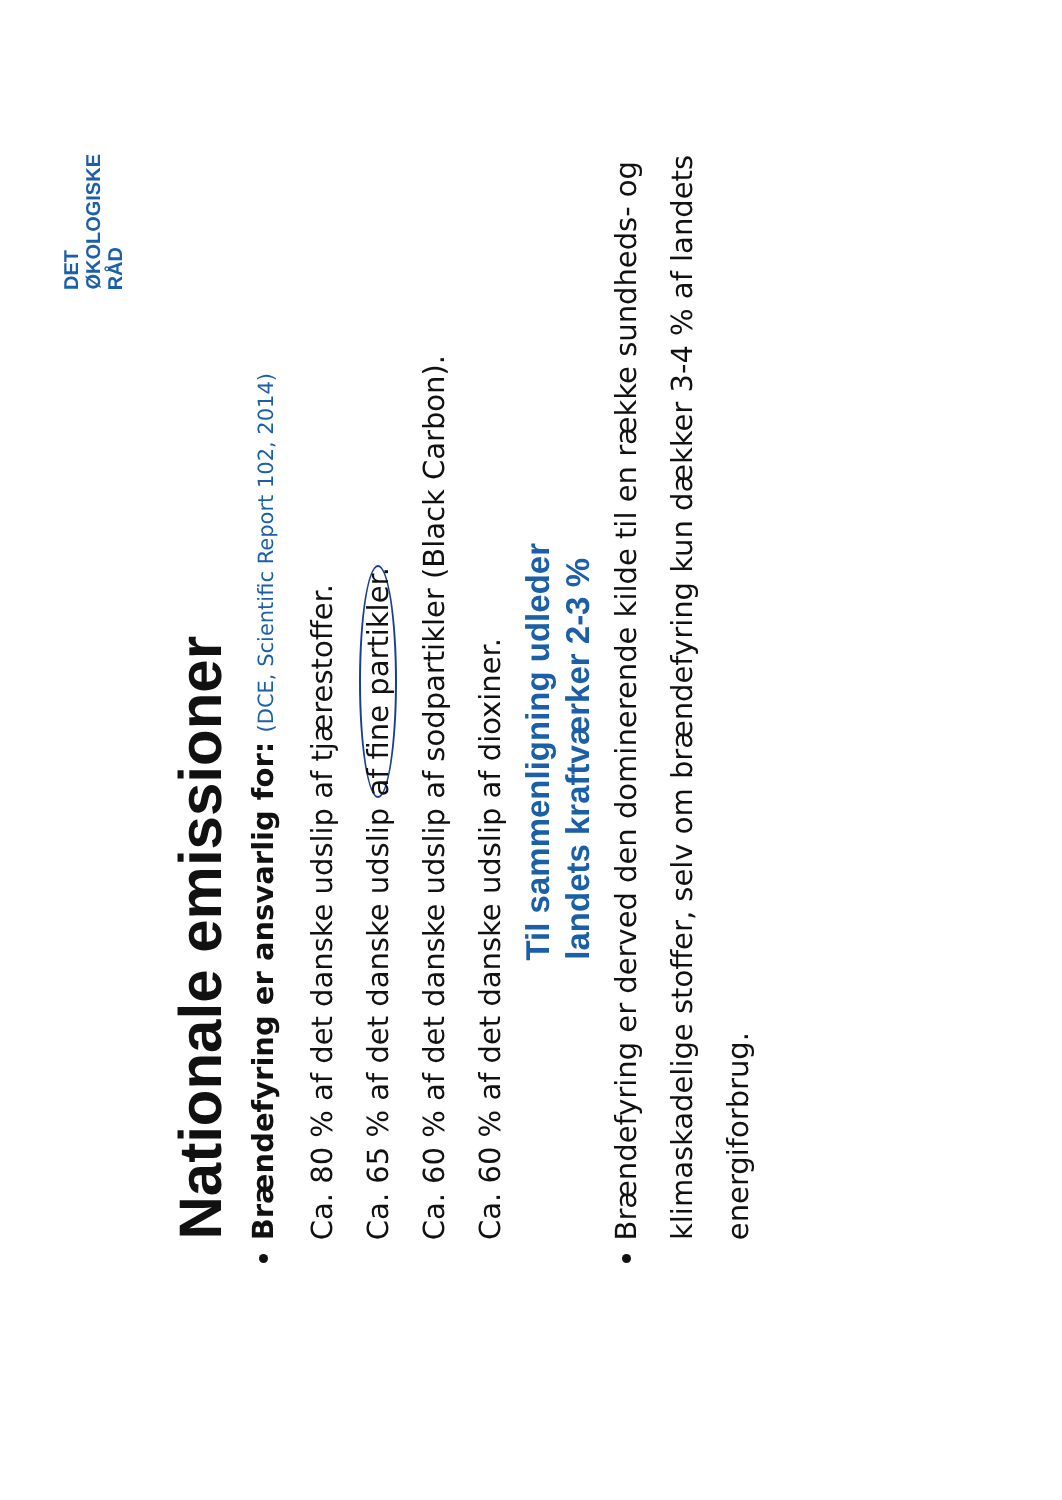DET
ØKOLOGISKE
RÅD
Nationale emissioner
Brændefyring er ansvarlig for: (DCE, Scientific Report 102, 2014)
Ca. 80 % af det danske udslip af tjærestoffer.
Ca. 65 % af det danske udslip af fine partikler.
Ca. 60 % af det danske udslip af sodpartikler (Black Carbon).
Ca. 60 % af det danske udslip af dioxiner.
Til sammenligning udleder
landets kraftværker 2-3 %
Brændefyring er derved den dominerende kilde til en række sundheds- og klimaskadelige stoffer, selv om brændefyring kun dækker 3-4 % af landets energiforbrug.